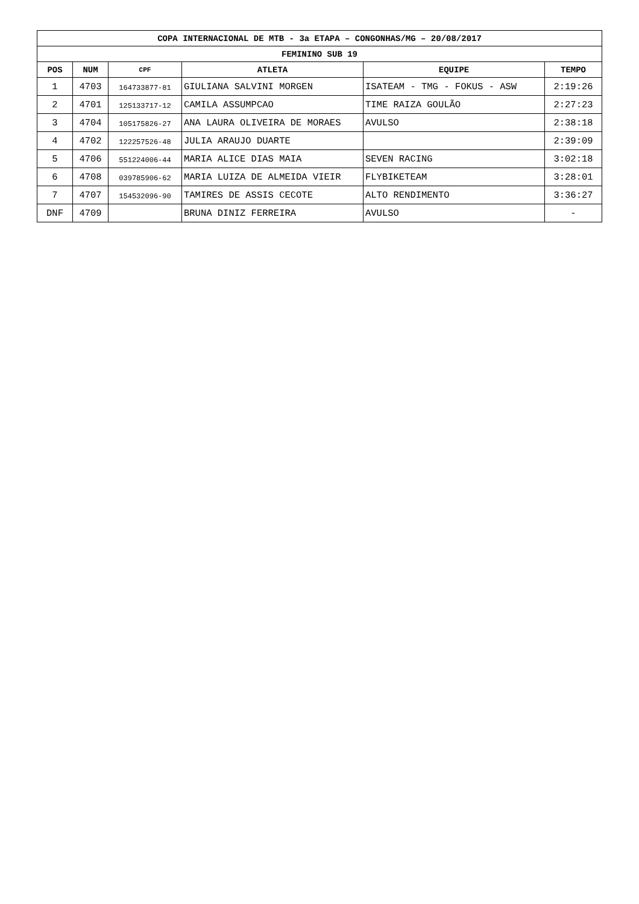| COPA INTERNACIONAL DE MTB - 3a ETAPA – CONGONHAS/MG – 20/08/2017 | | | | | |
| --- | --- | --- | --- | --- | --- |
| FEMININO SUB 19 | | | | | |
| POS | NUM | CPF | ATLETA | EQUIPE | TEMPO |
| 1 | 4703 | 164733877-81 | GIULIANA SALVINI MORGEN | ISATEAM - TMG - FOKUS - ASW | 2:19:26 |
| 2 | 4701 | 125133717-12 | CAMILA ASSUMPCAO | TIME RAIZA GOULÃO | 2:27:23 |
| 3 | 4704 | 105175826-27 | ANA LAURA OLIVEIRA DE MORAES | AVULSO | 2:38:18 |
| 4 | 4702 | 122257526-48 | JULIA ARAUJO DUARTE | | 2:39:09 |
| 5 | 4706 | 551224006-44 | MARIA ALICE DIAS MAIA | SEVEN RACING | 3:02:18 |
| 6 | 4708 | 039785906-62 | MARIA LUIZA DE ALMEIDA VIEIR | FLYBIKETEAM | 3:28:01 |
| 7 | 4707 | 154532096-90 | TAMIRES DE ASSIS CECOTE | ALTO RENDIMENTO | 3:36:27 |
| DNF | 4709 | | BRUNA DINIZ FERREIRA | AVULSO | - |